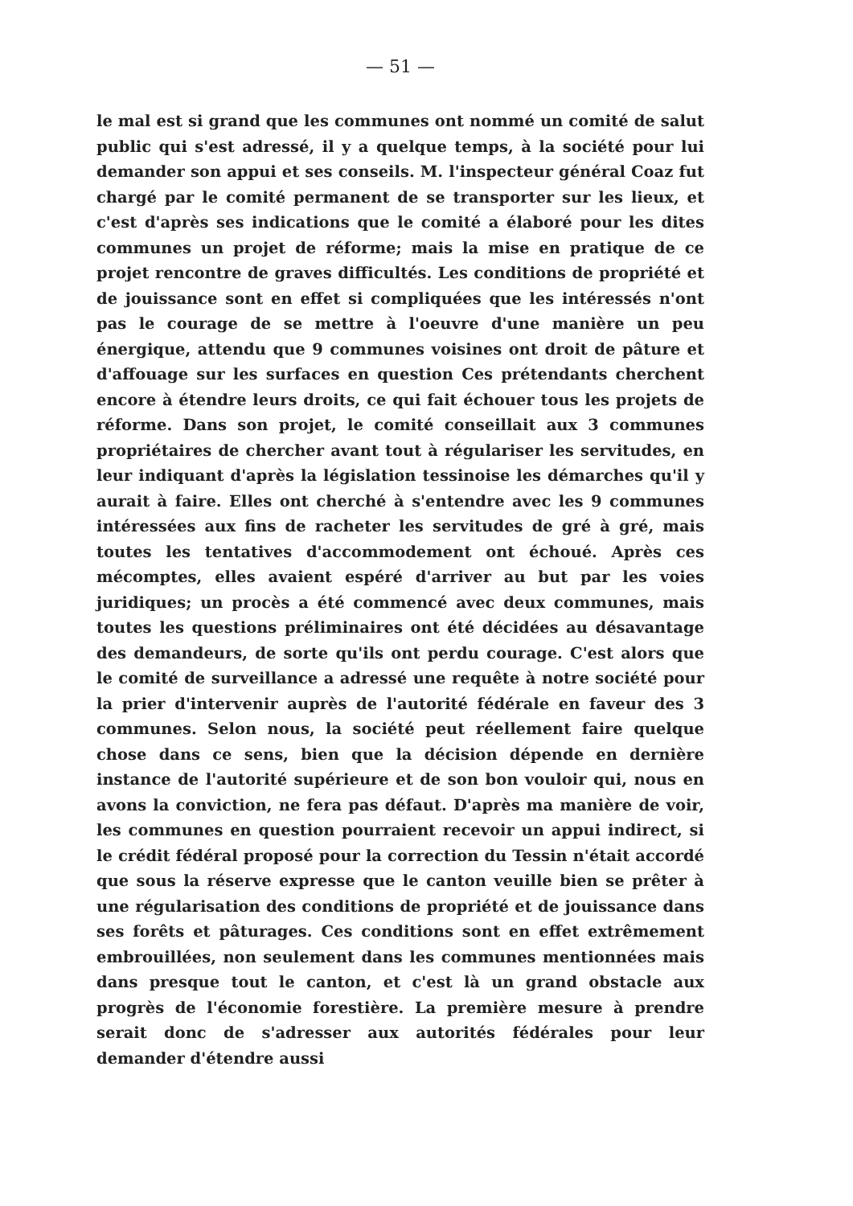— 51 —
le mal est si grand que les communes ont nommé un comité de salut public qui s'est adressé, il y a quelque temps, à la société pour lui demander son appui et ses conseils. M. l'inspecteur général Coaz fut chargé par le comité permanent de se transporter sur les lieux, et c'est d'après ses indications que le comité a élaboré pour les dites communes un projet de réforme; mais la mise en pratique de ce projet rencontre de graves difficultés. Les conditions de propriété et de jouissance sont en effet si compliquées que les intéressés n'ont pas le courage de se mettre à l'oeuvre d'une manière un peu énergique, attendu que 9 communes voisines ont droit de pâture et d'affouage sur les surfaces en question Ces prétendants cherchent encore à étendre leurs droits, ce qui fait échouer tous les projets de réforme. Dans son projet, le comité conseillait aux 3 communes propriétaires de chercher avant tout à régulariser les servitudes, en leur indiquant d'après la législation tessinoise les démarches qu'il y aurait à faire. Elles ont cherché à s'entendre avec les 9 communes intéressées aux fins de racheter les servitudes de gré à gré, mais toutes les tentatives d'accommodement ont échoué. Après ces mécomptes, elles avaient espéré d'arriver au but par les voies juridiques; un procès a été commencé avec deux communes, mais toutes les questions préliminaires ont été décidées au désavantage des demandeurs, de sorte qu'ils ont perdu courage. C'est alors que le comité de surveillance a adressé une requête à notre société pour la prier d'intervenir auprès de l'autorité fédérale en faveur des 3 communes. Selon nous, la société peut réellement faire quelque chose dans ce sens, bien que la décision dépende en dernière instance de l'autorité supérieure et de son bon vouloir qui, nous en avons la conviction, ne fera pas défaut. D'après ma manière de voir, les communes en question pourraient recevoir un appui indirect, si le crédit fédéral proposé pour la correction du Tessin n'était accordé que sous la réserve expresse que le canton veuille bien se prêter à une régularisation des conditions de propriété et de jouissance dans ses forêts et pâturages. Ces conditions sont en effet extrêmement embrouillées, non seulement dans les communes mentionnées mais dans presque tout le canton, et c'est là un grand obstacle aux progrès de l'économie forestière. La première mesure à prendre serait donc de s'adresser aux autorités fédérales pour leur demander d'étendre aussi